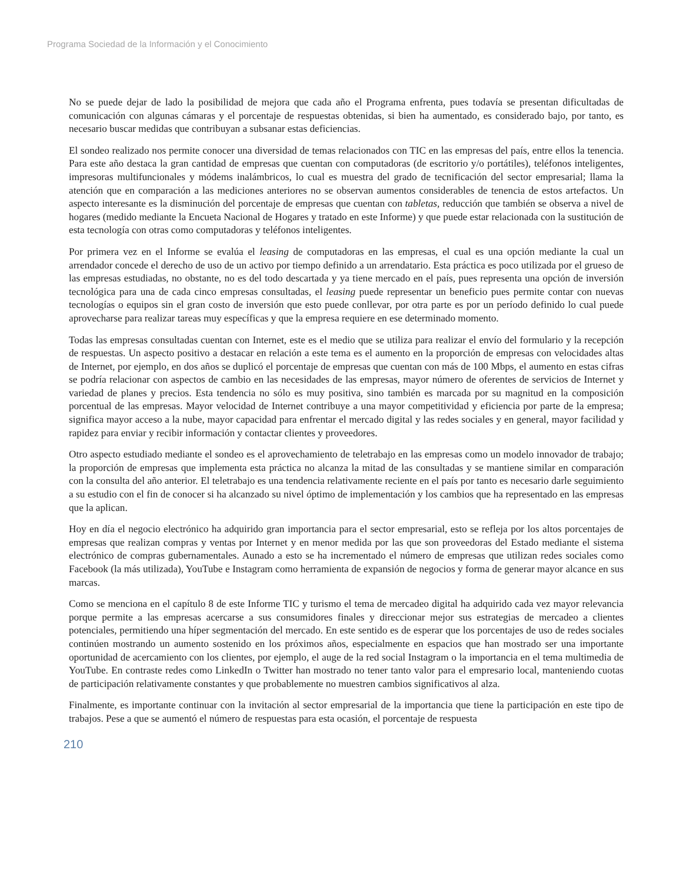Programa Sociedad de la Información y el Conocimiento
No se puede dejar de lado la posibilidad de mejora que cada año el Programa enfrenta, pues todavía se presentan dificultadas de comunicación con algunas cámaras y el porcentaje de respuestas obtenidas, si bien ha aumentado, es considerado bajo, por tanto, es necesario buscar medidas que contribuyan a subsanar estas deficiencias.
El sondeo realizado nos permite conocer una diversidad de temas relacionados con TIC en las empresas del país, entre ellos la tenencia. Para este año destaca la gran cantidad de empresas que cuentan con computadoras (de escritorio y/o portátiles), teléfonos inteligentes, impresoras multifuncionales y módems inalámbricos, lo cual es muestra del grado de tecnificación del sector empresarial; llama la atención que en comparación a las mediciones anteriores no se observan aumentos considerables de tenencia de estos artefactos. Un aspecto interesante es la disminución del porcentaje de empresas que cuentan con tabletas, reducción que también se observa a nivel de hogares (medido mediante la Encueta Nacional de Hogares y tratado en este Informe) y que puede estar relacionada con la sustitución de esta tecnología con otras como computadoras y teléfonos inteligentes.
Por primera vez en el Informe se evalúa el leasing de computadoras en las empresas, el cual es una opción mediante la cual un arrendador concede el derecho de uso de un activo por tiempo definido a un arrendatario. Esta práctica es poco utilizada por el grueso de las empresas estudiadas, no obstante, no es del todo descartada y ya tiene mercado en el país, pues representa una opción de inversión tecnológica para una de cada cinco empresas consultadas, el leasing puede representar un beneficio pues permite contar con nuevas tecnologías o equipos sin el gran costo de inversión que esto puede conllevar, por otra parte es por un período definido lo cual puede aprovecharse para realizar tareas muy específicas y que la empresa requiere en ese determinado momento.
Todas las empresas consultadas cuentan con Internet, este es el medio que se utiliza para realizar el envío del formulario y la recepción de respuestas. Un aspecto positivo a destacar en relación a este tema es el aumento en la proporción de empresas con velocidades altas de Internet, por ejemplo, en dos años se duplicó el porcentaje de empresas que cuentan con más de 100 Mbps, el aumento en estas cifras se podría relacionar con aspectos de cambio en las necesidades de las empresas, mayor número de oferentes de servicios de Internet y variedad de planes y precios. Esta tendencia no sólo es muy positiva, sino también es marcada por su magnitud en la composición porcentual de las empresas. Mayor velocidad de Internet contribuye a una mayor competitividad y eficiencia por parte de la empresa; significa mayor acceso a la nube, mayor capacidad para enfrentar el mercado digital y las redes sociales y en general, mayor facilidad y rapidez para enviar y recibir información y contactar clientes y proveedores.
Otro aspecto estudiado mediante el sondeo es el aprovechamiento de teletrabajo en las empresas como un modelo innovador de trabajo; la proporción de empresas que implementa esta práctica no alcanza la mitad de las consultadas y se mantiene similar en comparación con la consulta del año anterior. El teletrabajo es una tendencia relativamente reciente en el país por tanto es necesario darle seguimiento a su estudio con el fin de conocer si ha alcanzado su nivel óptimo de implementación y los cambios que ha representado en las empresas que la aplican.
Hoy en día el negocio electrónico ha adquirido gran importancia para el sector empresarial, esto se refleja por los altos porcentajes de empresas que realizan compras y ventas por Internet y en menor medida por las que son proveedoras del Estado mediante el sistema electrónico de compras gubernamentales. Aunado a esto se ha incrementado el número de empresas que utilizan redes sociales como Facebook (la más utilizada), YouTube e Instagram como herramienta de expansión de negocios y forma de generar mayor alcance en sus marcas.
Como se menciona en el capítulo 8 de este Informe TIC y turismo el tema de mercadeo digital ha adquirido cada vez mayor relevancia porque permite a las empresas acercarse a sus consumidores finales y direccionar mejor sus estrategias de mercadeo a clientes potenciales, permitiendo una híper segmentación del mercado. En este sentido es de esperar que los porcentajes de uso de redes sociales continúen mostrando un aumento sostenido en los próximos años, especialmente en espacios que han mostrado ser una importante oportunidad de acercamiento con los clientes, por ejemplo, el auge de la red social Instagram o la importancia en el tema multimedia de YouTube. En contraste redes como LinkedIn o Twitter han mostrado no tener tanto valor para el empresario local, manteniendo cuotas de participación relativamente constantes y que probablemente no muestren cambios significativos al alza.
Finalmente, es importante continuar con la invitación al sector empresarial de la importancia que tiene la participación en este tipo de trabajos. Pese a que se aumentó el número de respuestas para esta ocasión, el porcentaje de respuesta
210